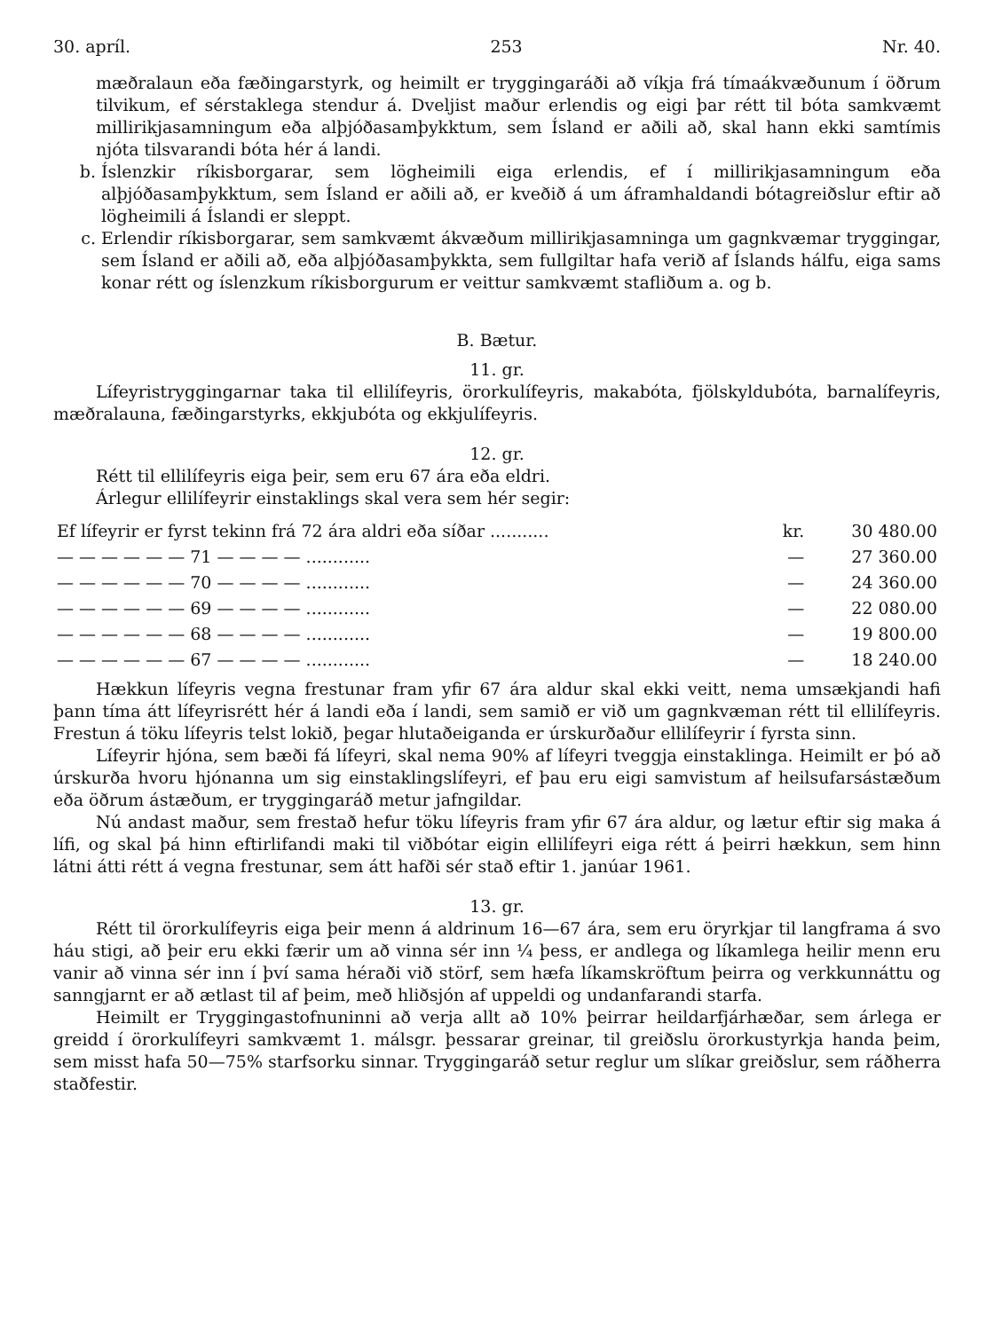30. apríl. 253 Nr. 40.
mæðralaun eða fæðingarstyrk, og heimilt er tryggingaráði að víkja frá tímaákvæðunum í öðrum tilvikum, ef sérstaklega stendur á. Dveljist maður erlendis og eigi þar rétt til bóta samkvæmt millirikjasamningum eða alþjóðasamþykktum, sem Ísland er aðili að, skal hann ekki samtímis njóta tilsvarandi bóta hér á landi.
b. Íslenzkir ríkisborgarar, sem lögheimili eiga erlendis, ef í millirikjasamningum eða alþjóðasamþykktum, sem Ísland er aðili að, er kveðið á um áframhaldandi bótagreiðslur eftir að lögheimili á Íslandi er sleppt.
c. Erlendir ríkisborgarar, sem samkvæmt ákvæðum millirikjasamninga um gagnkvæmar tryggingar, sem Ísland er aðili að, eða alþjóðasamþykkta, sem fullgiltar hafa verið af Íslands hálfu, eiga sams konar rétt og íslenzkum ríkisborgurum er veittur samkvæmt stafliðum a. og b.
B. Bætur.
11. gr.
Lífeyristryggingarnar taka til ellilífeyris, örorkulífeyris, makabóta, fjölskyldubóta, barnalífeyris, mæðralauna, fæðingarstyrks, ekkjubóta og ekkjulífeyris.
12. gr.
Rétt til ellilífeyris eiga þeir, sem eru 67 ára eða eldri.
Árlegur ellilífeyrir einstaklings skal vera sem hér segir:
| Ef lífeyrir er fyrst tekinn frá 72 ára aldri eða síðar ........... | kr. | 30 480.00 |
| — — — — — — 71 — — — — ............ | — | 27 360.00 |
| — — — — — — 70 — — — — ............ | — | 24 360.00 |
| — — — — — — 69 — — — — ............ | — | 22 080.00 |
| — — — — — — 68 — — — — ............ | — | 19 800.00 |
| — — — — — — 67 — — — — ............ | — | 18 240.00 |
Hækkun lífeyris vegna frestunar fram yfir 67 ára aldur skal ekki veitt, nema umsækjandi hafi þann tíma átt lífeyrisrétt hér á landi eða í landi, sem samið er við um gagnkvæman rétt til ellilífeyris. Frestun á töku lífeyris telst lokið, þegar hlutaðeiganda er úrskurðaður ellilífeyrir í fyrsta sinn.
Lífeyrir hjóna, sem bæði fá lífeyri, skal nema 90% af lífeyri tveggja einstaklinga. Heimilt er þó að úrskurða hvoru hjónanna um sig einstaklingslífeyri, ef þau eru eigi samvistum af heilsufarsástæðum eða öðrum ástæðum, er tryggingaráð metur jafngildar.
Nú andast maður, sem frestað hefur töku lífeyris fram yfir 67 ára aldur, og lætur eftir sig maka á lífi, og skal þá hinn eftirlifandi maki til viðbótar eigin ellilífeyri eiga rétt á þeirri hækkun, sem hinn látni átti rétt á vegna frestunar, sem átt hafði sér stað eftir 1. janúar 1961.
13. gr.
Rétt til örorkulífeyris eiga þeir menn á aldrinum 16—67 ára, sem eru öryrkjar til langframa á svo háu stigi, að þeir eru ekki færir um að vinna sér inn ¼ þess, er andlega og líkamlega heilir menn eru vanir að vinna sér inn í því sama héraði við störf, sem hæfa líkamskröftum þeirra og verkkunnáttu og sanngjarnt er að ætlast til af þeim, með hliðsjón af uppeldi og undanfarandi starfa.
Heimilt er Tryggingastofnuninni að verja allt að 10% þeirrar heildarfjárhæðar, sem árlega er greidd í örorkulífeyri samkvæmt 1. málsgr. þessarar greinar, til greiðslu örorkustyrkja handa þeim, sem misst hafa 50—75% starfsorku sinnar. Tryggingaráð setur reglur um slíkar greiðslur, sem ráðherra staðfestir.